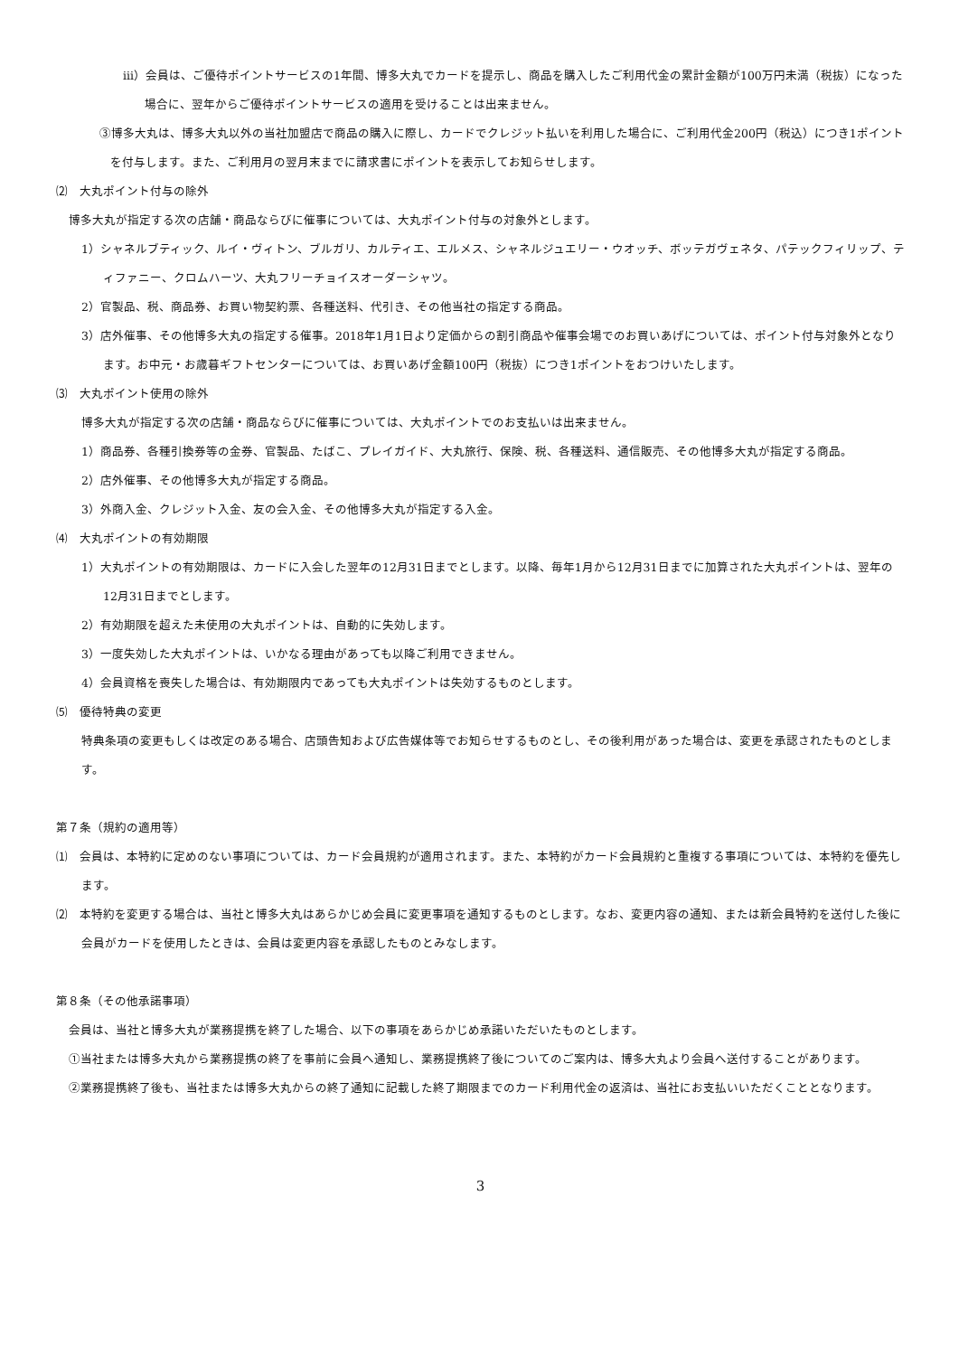iii）会員は、ご優待ポイントサービスの1年間、博多大丸でカードを提示し、商品を購入したご利用代金の累計金額が100万円未満（税抜）になった場合に、翌年からご優待ポイントサービスの適用を受けることは出来ません。
③博多大丸は、博多大丸以外の当社加盟店で商品の購入に際し、カードでクレジット払いを利用した場合に、ご利用代金200円（税込）につき1ポイントを付与します。また、ご利用月の翌月末までに請求書にポイントを表示してお知らせします。
⑵　大丸ポイント付与の除外
博多大丸が指定する次の店舗・商品ならびに催事については、大丸ポイント付与の対象外とします。
1）シャネルブティック、ルイ・ヴィトン、ブルガリ、カルティエ、エルメス、シャネルジュエリー・ウオッチ、ボッテガヴェネタ、パテックフィリップ、ティファニー、クロムハーツ、大丸フリーチョイスオーダーシャツ。
2）官製品、税、商品券、お買い物契約票、各種送料、代引き、その他当社の指定する商品。
3）店外催事、その他博多大丸の指定する催事。2018年1月1日より定価からの割引商品や催事会場でのお買いあげについては、ポイント付与対象外となります。お中元・お歳暮ギフトセンターについては、お買いあげ金額100円（税抜）につき1ポイントをおつけいたします。
⑶　大丸ポイント使用の除外
博多大丸が指定する次の店舗・商品ならびに催事については、大丸ポイントでのお支払いは出来ません。
1）商品券、各種引換券等の金券、官製品、たばこ、プレイガイド、大丸旅行、保険、税、各種送料、通信販売、その他博多大丸が指定する商品。
2）店外催事、その他博多大丸が指定する商品。
3）外商入金、クレジット入金、友の会入金、その他博多大丸が指定する入金。
⑷　大丸ポイントの有効期限
1）大丸ポイントの有効期限は、カードに入会した翌年の12月31日までとします。以降、毎年1月から12月31日までに加算された大丸ポイントは、翌年の12月31日までとします。
2）有効期限を超えた未使用の大丸ポイントは、自動的に失効します。
3）一度失効した大丸ポイントは、いかなる理由があっても以降ご利用できません。
4）会員資格を喪失した場合は、有効期限内であっても大丸ポイントは失効するものとします。
⑸　優待特典の変更
特典条項の変更もしくは改定のある場合、店頭告知および広告媒体等でお知らせするものとし、その後利用があった場合は、変更を承認されたものとします。
第７条（規約の適用等）
⑴　会員は、本特約に定めのない事項については、カード会員規約が適用されます。また、本特約がカード会員規約と重複する事項については、本特約を優先します。
⑵　本特約を変更する場合は、当社と博多大丸はあらかじめ会員に変更事項を通知するものとします。なお、変更内容の通知、または新会員特約を送付した後に会員がカードを使用したときは、会員は変更内容を承認したものとみなします。
第８条（その他承諾事項）
会員は、当社と博多大丸が業務提携を終了した場合、以下の事項をあらかじめ承諾いただいたものとします。
①当社または博多大丸から業務提携の終了を事前に会員へ通知し、業務提携終了後についてのご案内は、博多大丸より会員へ送付することがあります。
②業務提携終了後も、当社または博多大丸からの終了通知に記載した終了期限までのカード利用代金の返済は、当社にお支払いいただくこととなります。
3